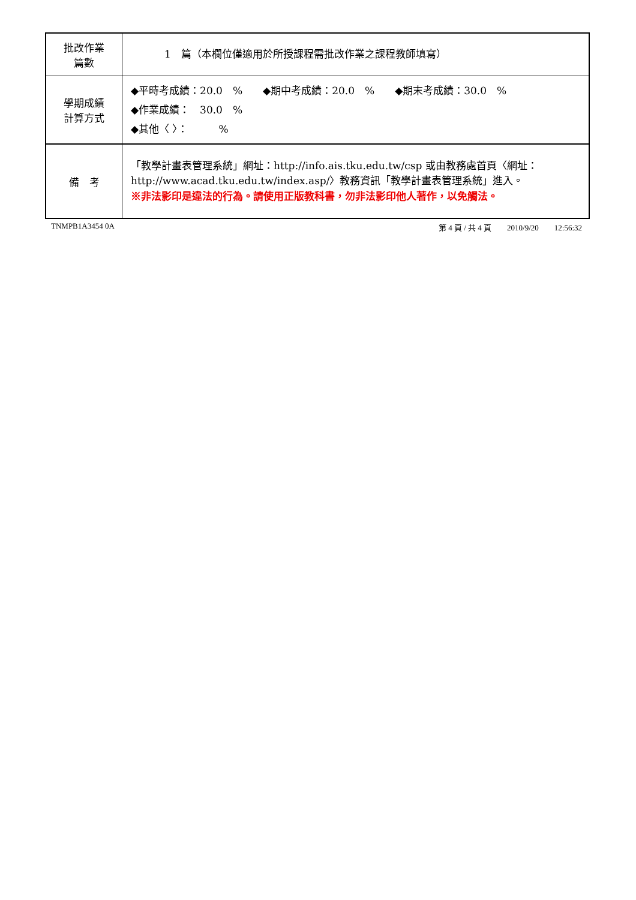| 批改作業 篇數 | 1 篇（本欄位僅適用於所授課程需批改作業之課程教師填寫） |
| 學期成績 計算方式 | ◆平時考成績：20.0 % ◆期中考成績：20.0 % ◆期末考成績：30.0 % ◆作業成績： 30.0 % ◆其他〈 〉： % |
| 備 考 | 「教學計畫表管理系統」網址： http://info.ais.tku.edu.tw/csp 或由教務處首頁〈網址： http://www.acad.tku.edu.tw/index.asp/ 〉教務資訊「教學計畫表管理系統」進入。 ※非法影印是違法的行為。請使用正版教科書，勿非法影印他人著作，以免觸法。 |
TNMPB1A3454 0A 第 4 頁 / 共 4 頁　　2010/9/20　　12:56:32